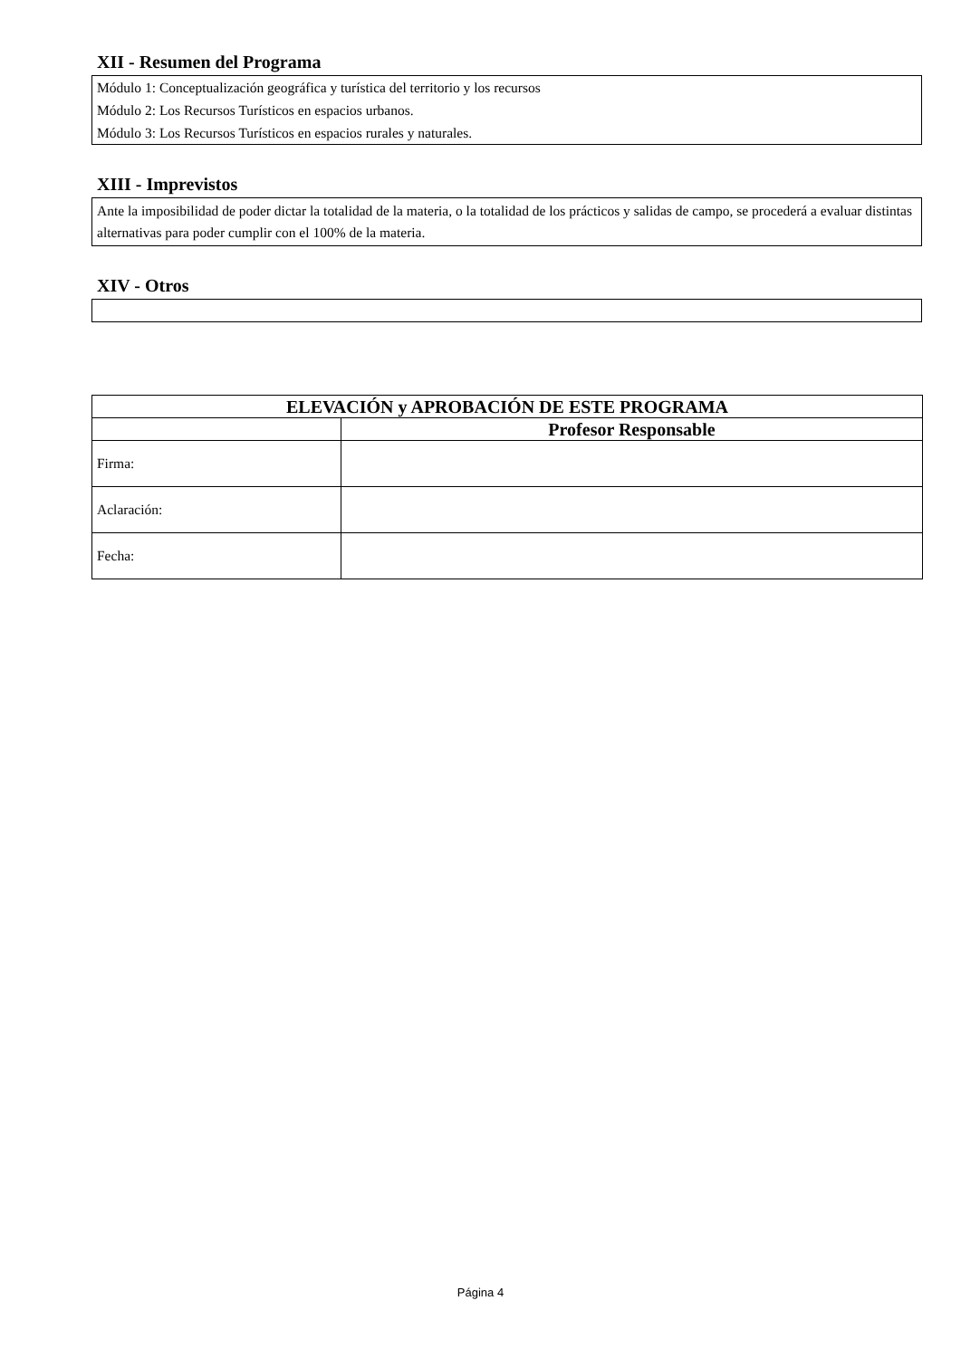XII - Resumen del Programa
Módulo 1: Conceptualización geográfica y turística del territorio y los recursos
Módulo 2: Los Recursos Turísticos en espacios urbanos.
Módulo 3: Los Recursos Turísticos en espacios rurales y naturales.
XIII - Imprevistos
Ante la imposibilidad de poder dictar la totalidad de la materia, o la totalidad de los prácticos y salidas de campo, se procederá a evaluar distintas alternativas para poder cumplir con el 100% de la materia.
XIV - Otros
| ELEVACIÓN y APROBACIÓN DE ESTE PROGRAMA | |
| --- | --- |
| | Profesor Responsable |
| Firma: | |
| Aclaración: | |
| Fecha: | |
Página 4